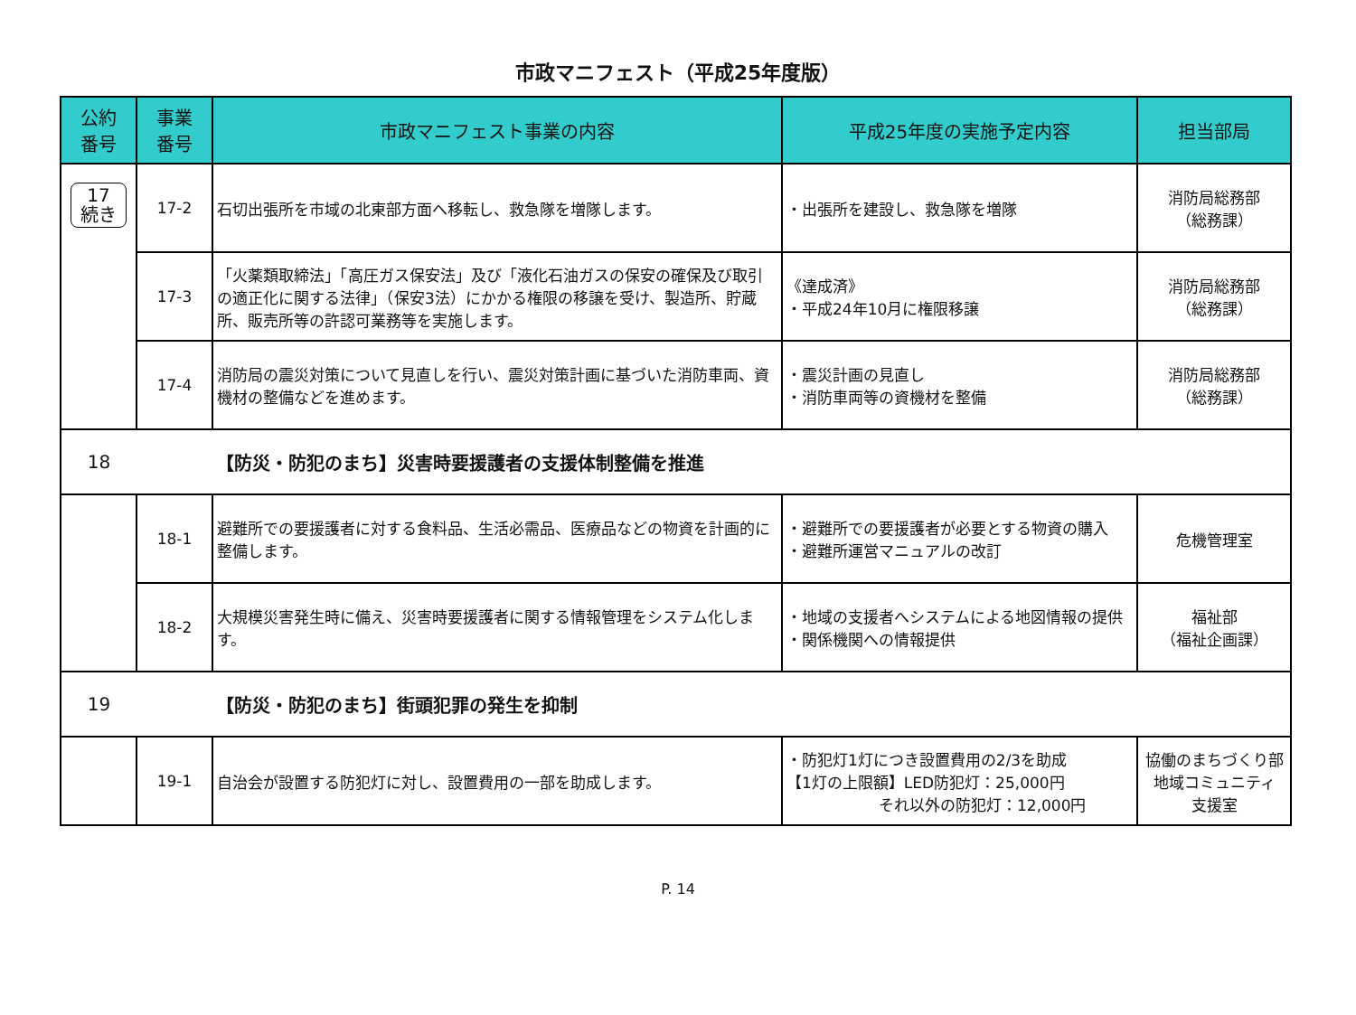市政マニフェスト（平成25年度版）
| 公約 番号 | 事業 番号 | 市政マニフェスト事業の内容 | 平成25年度の実施予定内容 | 担当部局 |
| --- | --- | --- | --- | --- |
| 17 続き | 17-2 | 石切出張所を市域の北東部方面へ移転し、救急隊を増隊します。 | ・出張所を建設し、救急隊を増隊 | 消防局総務部 （総務課） |
| | 17-3 | 「火薬類取締法」「高圧ガス保安法」及び「液化石油ガスの保安の確保及び取引の適正化に関する法律」（保安3法）にかかる権限の移譲を受け、製造所、貯蔵所、販売所等の許認可業務等を実施します。 | 《達成済》 ・平成24年10月に権限移譲 | 消防局総務部 （総務課） |
| | 17-4 | 消防局の震災対策について見直しを行い、震災対策計画に基づいた消防車両、資機材の整備などを進めます。 | ・震災計画の見直し ・消防車両等の資機材を整備 | 消防局総務部 （総務課） |
| 18 | | 【防災・防犯のまち】災害時要援護者の支援体制整備を推進 | | |
| | 18-1 | 避難所での要援護者に対する食料品、生活必需品、医療品などの物資を計画的に整備します。 | ・避難所での要援護者が必要とする物資の購入 ・避難所運営マニュアルの改訂 | 危機管理室 |
| | 18-2 | 大規模災害発生時に備え、災害時要援護者に関する情報管理をシステム化します。 | ・地域の支援者へシステムによる地図情報の提供 ・関係機関への情報提供 | 福祉部 （福祉企画課） |
| 19 | | 【防災・防犯のまち】街頭犯罪の発生を抑制 | | |
| | 19-1 | 自治会が設置する防犯灯に対し、設置費用の一部を助成します。 | ・防犯灯1灯につき設置費用の2/3を助成 【1灯の上限額】LED防犯灯：25,000円 それ以外の防犯灯：12,000円 | 協働のまちづくり部 地域コミュニティ 支援室 |
P. 14